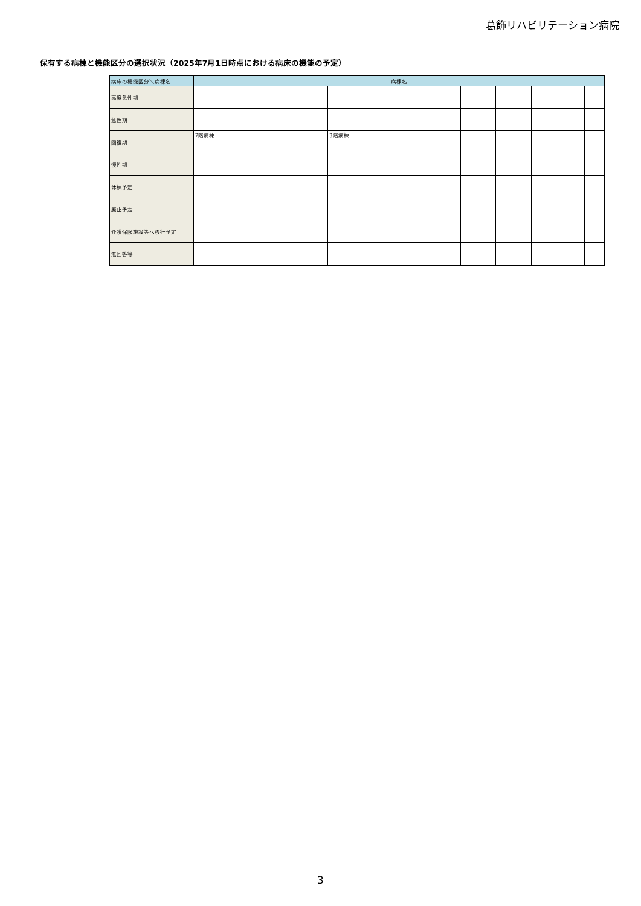葛飾リハビリテーション病院
保有する病棟と機能区分の選択状況（2025年7月1日時点における病床の機能の予定）
| 病床の機能区分＼病棟名 | 病棟名 | | | | | | | | | |
| --- | --- | --- | --- | --- | --- | --- | --- | --- | --- | --- |
| 高度急性期 | | | | | | | | | | |
| 急性期 | | | | | | | | | | |
| 回復期 | 2階病棟 | 3階病棟 | | | | | | | | |
| 慢性期 | | | | | | | | | | |
| 休棟予定 | | | | | | | | | | |
| 廃止予定 | | | | | | | | | | |
| 介護保険施設等へ移行予定 | | | | | | | | | | |
| 無回答等 | | | | | | | | | | |
3